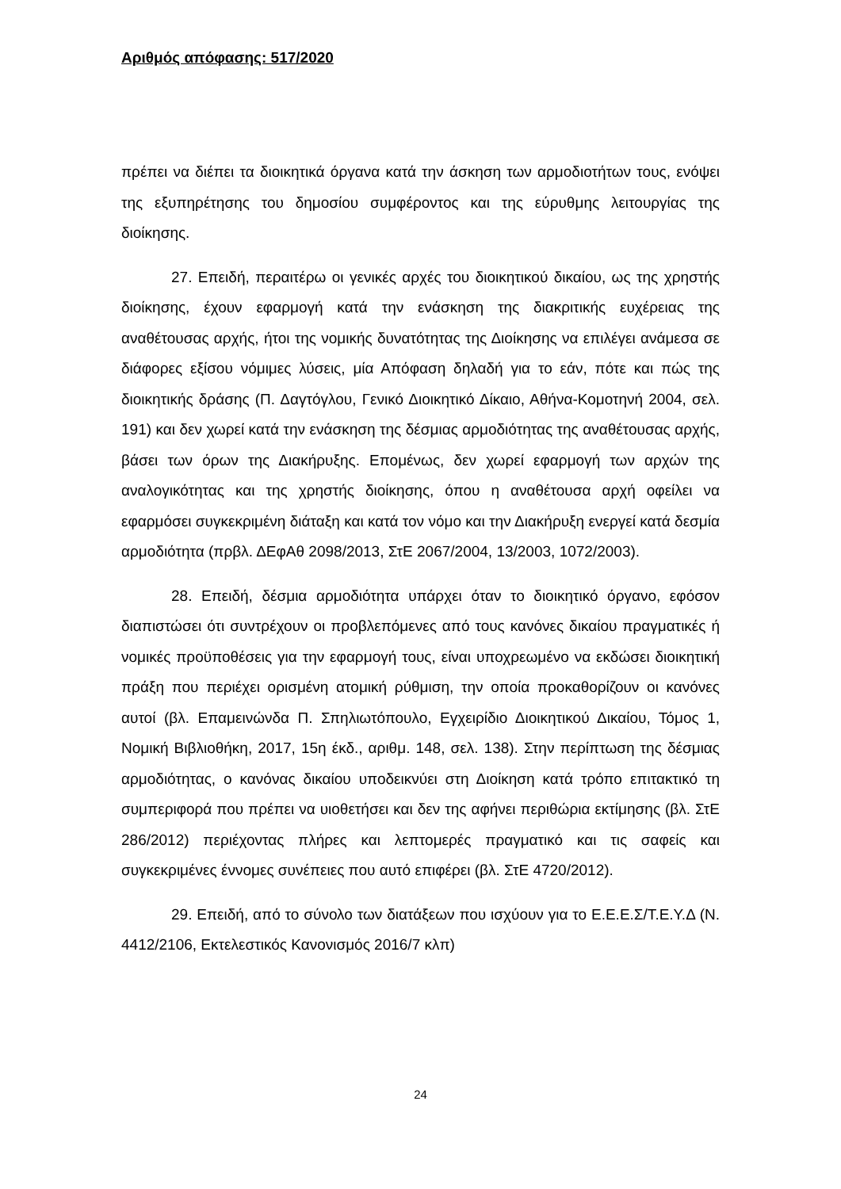Αριθμός απόφασης: 517/2020
πρέπει να διέπει τα διοικητικά όργανα κατά την άσκηση των αρμοδιοτήτων τους, ενόψει της εξυπηρέτησης του δημοσίου συμφέροντος και της εύρυθμης λειτουργίας της διοίκησης.
27. Επειδή, περαιτέρω οι γενικές αρχές του διοικητικού δικαίου, ως της χρηστής διοίκησης, έχουν εφαρμογή κατά την ενάσκηση της διακριτικής ευχέρειας της αναθέτουσας αρχής, ήτοι της νομικής δυνατότητας της Διοίκησης να επιλέγει ανάμεσα σε διάφορες εξίσου νόμιμες λύσεις, μία Απόφαση δηλαδή για το εάν, πότε και πώς της διοικητικής δράσης (Π. Δαγτόγλου, Γενικό Διοικητικό Δίκαιο, Αθήνα-Κομοτηνή 2004, σελ. 191) και δεν χωρεί κατά την ενάσκηση της δέσμιας αρμοδιότητας της αναθέτουσας αρχής, βάσει των όρων της Διακήρυξης. Επομένως, δεν χωρεί εφαρμογή των αρχών της αναλογικότητας και της χρηστής διοίκησης, όπου η αναθέτουσα αρχή οφείλει να εφαρμόσει συγκεκριμένη διάταξη και κατά τον νόμο και την Διακήρυξη ενεργεί κατά δεσμία αρμοδιότητα (πρβλ. ΔΕφΑθ 2098/2013, ΣτΕ 2067/2004, 13/2003, 1072/2003).
28. Επειδή, δέσμια αρμοδιότητα υπάρχει όταν το διοικητικό όργανο, εφόσον διαπιστώσει ότι συντρέχουν οι προβλεπόμενες από τους κανόνες δικαίου πραγματικές ή νομικές προϋποθέσεις για την εφαρμογή τους, είναι υποχρεωμένο να εκδώσει διοικητική πράξη που περιέχει ορισμένη ατομική ρύθμιση, την οποία προκαθορίζουν οι κανόνες αυτοί (βλ. Επαμεινώνδα Π. Σπηλιωτόπουλο, Εγχειρίδιο Διοικητικού Δικαίου, Τόμος 1, Νομική Βιβλιοθήκη, 2017, 15η έκδ., αριθμ. 148, σελ. 138). Στην περίπτωση της δέσμιας αρμοδιότητας, ο κανόνας δικαίου υποδεικνύει στη Διοίκηση κατά τρόπο επιτακτικό τη συμπεριφορά που πρέπει να υιοθετήσει και δεν της αφήνει περιθώρια εκτίμησης (βλ. ΣτΕ 286/2012) περιέχοντας πλήρες και λεπτομερές πραγματικό και τις σαφείς και συγκεκριμένες έννομες συνέπειες που αυτό επιφέρει (βλ. ΣτΕ 4720/2012).
29. Επειδή, από το σύνολο των διατάξεων που ισχύουν για το Ε.Ε.Ε.Σ/Τ.Ε.Υ.Δ (Ν. 4412/2106, Εκτελεστικός Κανονισμός 2016/7 κλπ)
24